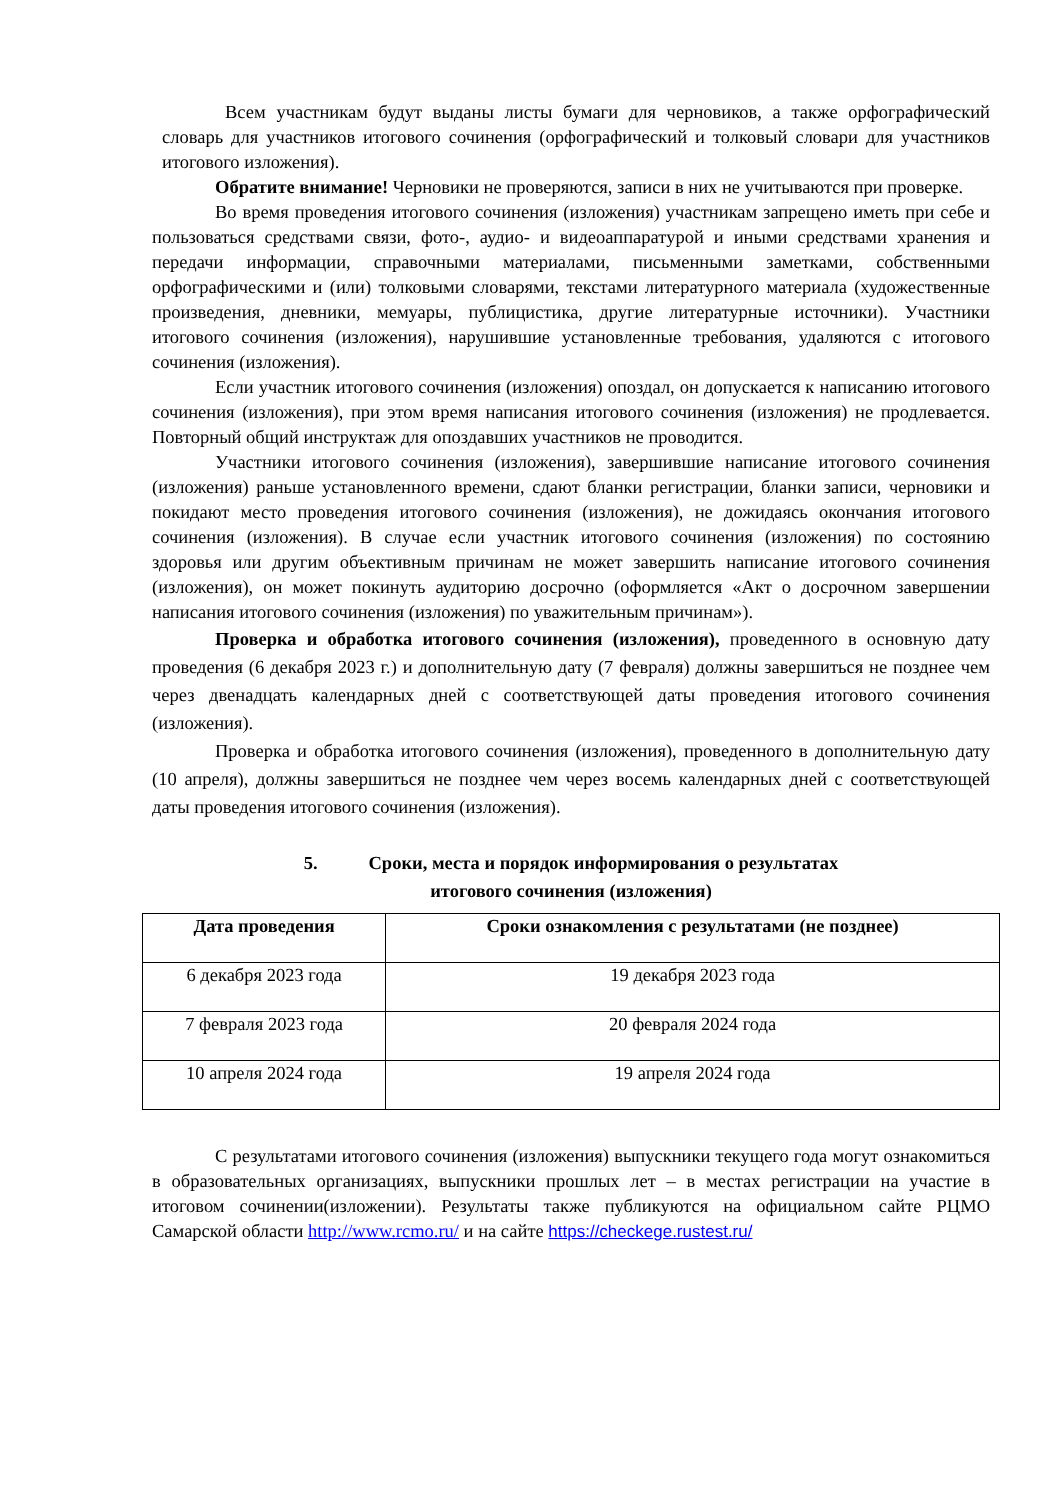Всем участникам будут выданы листы бумаги для черновиков, а также орфографический словарь для участников итогового сочинения (орфографический и толковый словари для участников итогового изложения).
Обратите внимание! Черновики не проверяются, записи в них не учитываются при проверке.
Во время проведения итогового сочинения (изложения) участникам запрещено иметь при себе и пользоваться средствами связи, фото-, аудио- и видеоаппаратурой и иными средствами хранения и передачи информации, справочными материалами, письменными заметками, собственными орфографическими и (или) толковыми словарями, текстами литературного материала (художественные произведения, дневники, мемуары, публицистика, другие литературные источники). Участники итогового сочинения (изложения), нарушившие установленные требования, удаляются с итогового сочинения (изложения).
Если участник итогового сочинения (изложения) опоздал, он допускается к написанию итогового сочинения (изложения), при этом время написания итогового сочинения (изложения) не продлевается. Повторный общий инструктаж для опоздавших участников не проводится.
Участники итогового сочинения (изложения), завершившие написание итогового сочинения (изложения) раньше установленного времени, сдают бланки регистрации, бланки записи, черновики и покидают место проведения итогового сочинения (изложения), не дожидаясь окончания итогового сочинения (изложения). В случае если участник итогового сочинения (изложения) по состоянию здоровья или другим объективным причинам не может завершить написание итогового сочинения (изложения), он может покинуть аудиторию досрочно (оформляется «Акт о досрочном завершении написания итогового сочинения (изложения) по уважительным причинам»).
Проверка и обработка итогового сочинения (изложения), проведенного в основную дату проведения (6 декабря 2023 г.) и дополнительную дату (7 февраля) должны завершиться не позднее чем через двенадцать календарных дней с соответствующей даты проведения итогового сочинения (изложения).
Проверка и обработка итогового сочинения (изложения), проведенного в дополнительную дату (10 апреля), должны завершиться не позднее чем через восемь календарных дней с соответствующей даты проведения итогового сочинения (изложения).
5. Сроки, места и порядок информирования о результатах
итогового сочинения (изложения)
| Дата проведения | Сроки ознакомления с результатами (не позднее) |
| --- | --- |
| 6 декабря 2023 года | 19 декабря 2023 года |
| 7 февраля 2023 года | 20 февраля 2024 года |
| 10 апреля 2024 года | 19 апреля 2024 года |
С результатами итогового сочинения (изложения) выпускники текущего года могут ознакомиться в образовательных организациях, выпускники прошлых лет – в местах регистрации на участие в итоговом сочинении(изложении). Результаты также публикуются на официальном сайте РЦМО Самарской области http://www.rcmo.ru/ и на сайте https://checkege.rustest.ru/